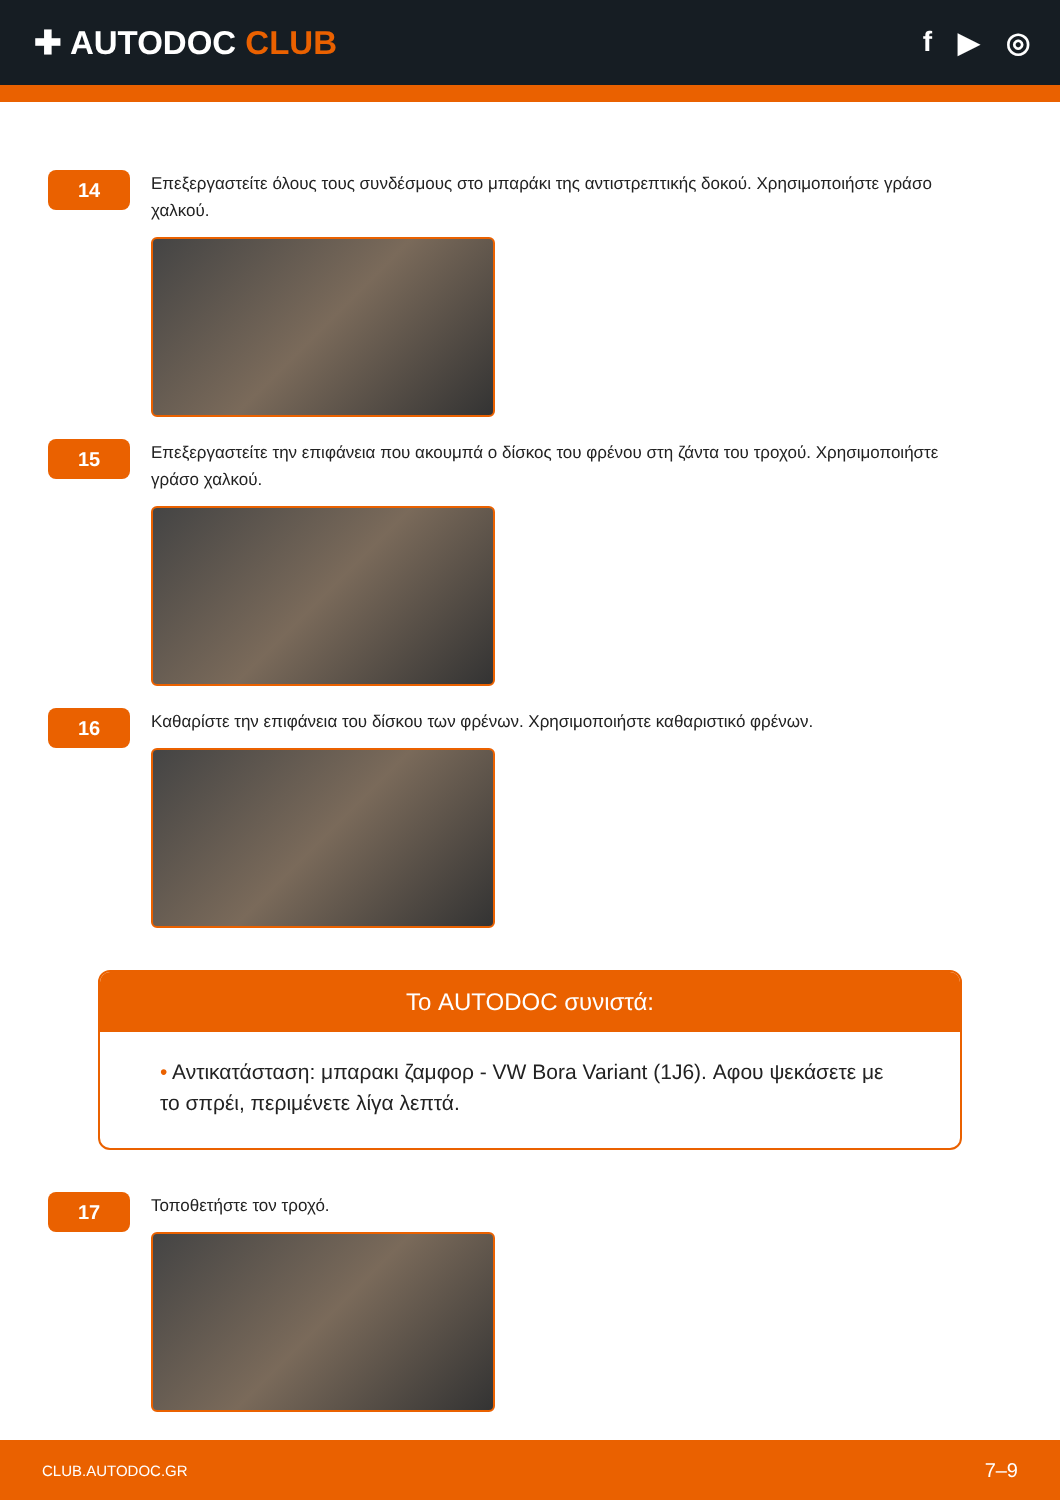✚ AUTODOC CLUB
f ▶ ◎
14
Επεξεργαστείτε όλους τους συνδέσμους στο μπαράκι της αντιστρεπτικής δοκού. Χρησιμοποιήστε γράσο χαλκού.
15
Επεξεργαστείτε την επιφάνεια που ακουμπά ο δίσκος του φρένου στη ζάντα του τροχού. Χρησιμοποιήστε γράσο χαλκού.
16
Καθαρίστε την επιφάνεια του δίσκου των φρένων. Χρησιμοποιήστε καθαριστικό φρένων.
Το AUTODOC συνιστά:
• Αντικατάσταση: μπαρακι ζαμφορ - VW Bora Variant (1J6). Αφου ψεκάσετε με το σπρέι, περιμένετε λίγα λεπτά.
17
Τοποθετήστε τον τροχό.
CLUB.AUTODOC.GR 7–9